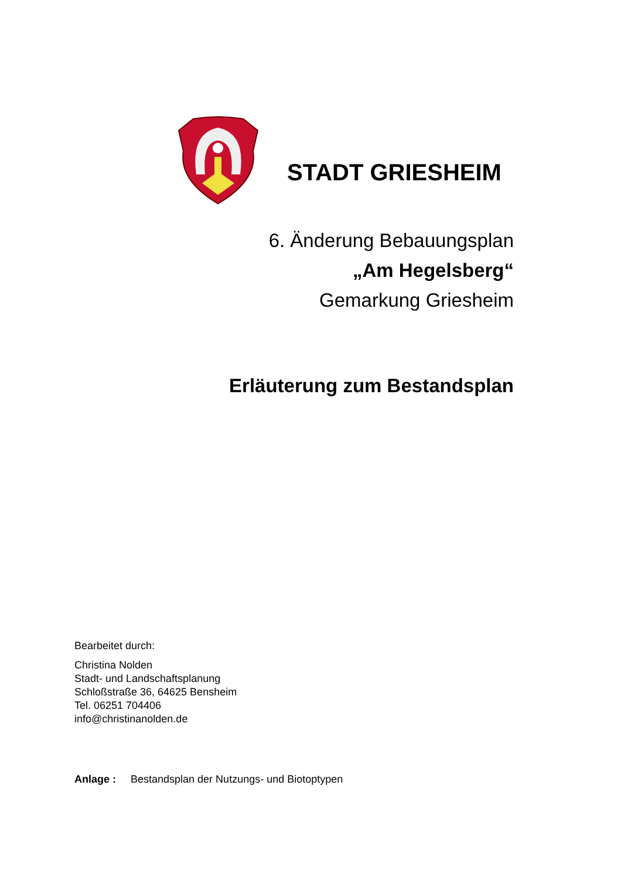STADT GRIESHEIM
6. Änderung Bebauungsplan
„Am Hegelsberg“
Gemarkung Griesheim
Erläuterung zum Bestandsplan
Bearbeitet durch:
Christina Nolden
Stadt- und Landschaftsplanung
Schloßstraße 36, 64625 Bensheim
Tel. 06251 704406
info@christinanolden.de
Anlage : Bestandsplan der Nutzungs- und Biotoptypen